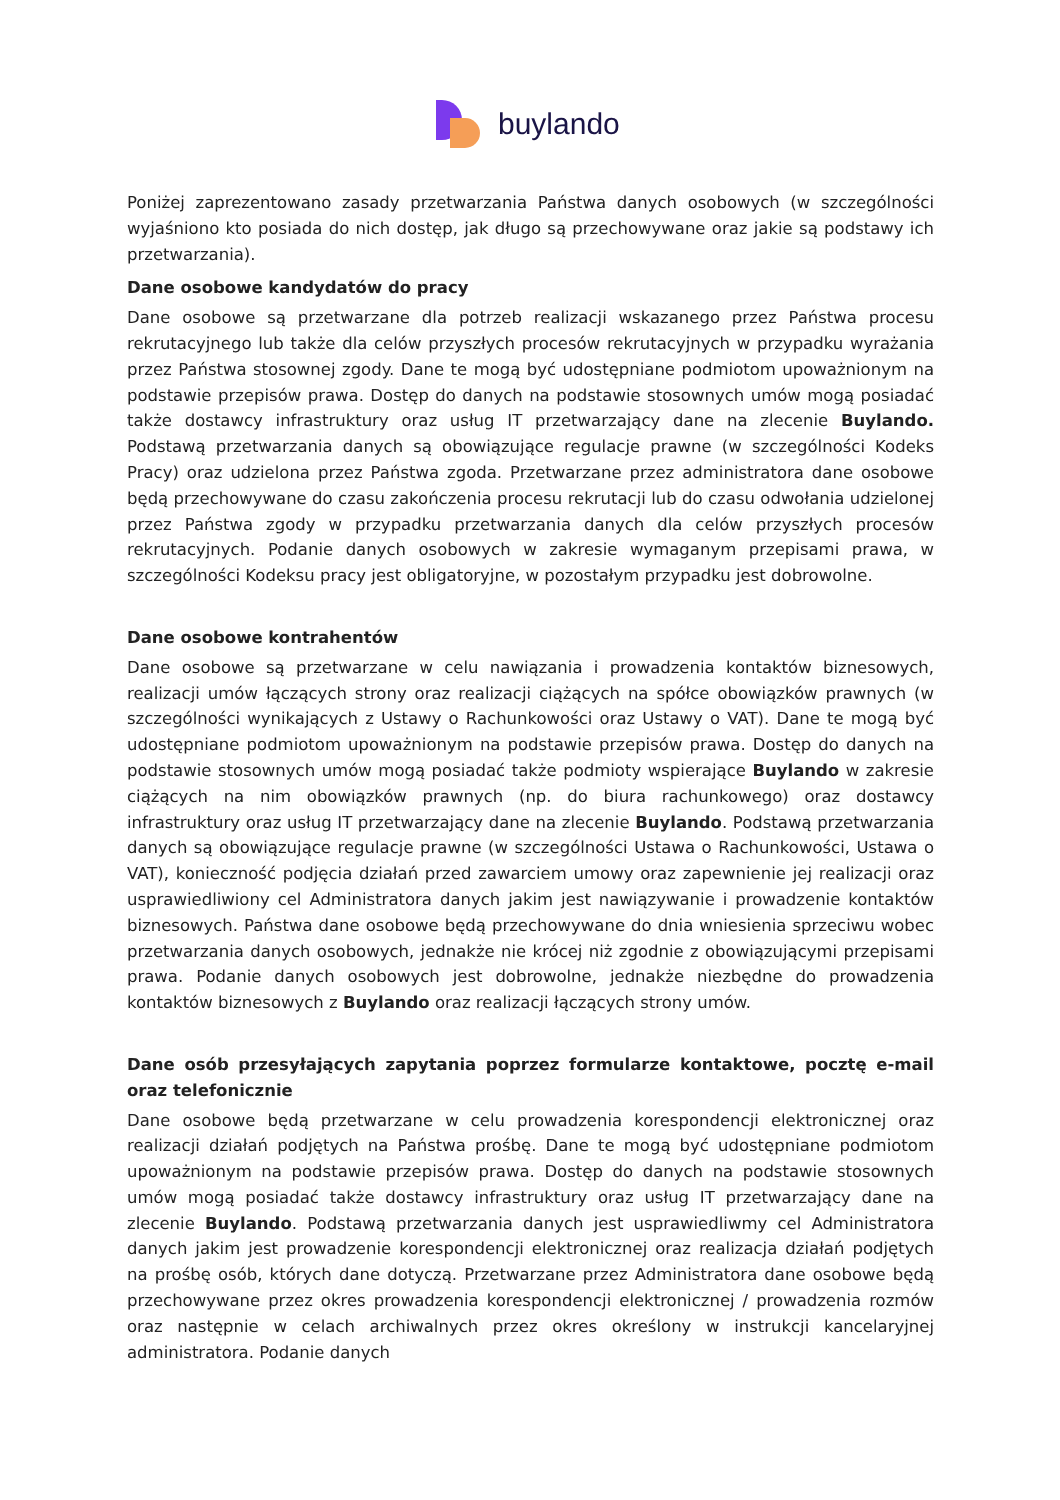buylando
Poniżej zaprezentowano zasady przetwarzania Państwa danych osobowych (w szczególności wyjaśniono kto posiada do nich dostęp, jak długo są przechowywane oraz jakie są podstawy ich przetwarzania).
Dane osobowe kandydatów do pracy
Dane osobowe są przetwarzane dla potrzeb realizacji wskazanego przez Państwa procesu rekrutacyjnego lub także dla celów przyszłych procesów rekrutacyjnych w przypadku wyrażania przez Państwa stosownej zgody. Dane te mogą być udostępniane podmiotom upoważnionym na podstawie przepisów prawa. Dostęp do danych na podstawie stosownych umów mogą posiadać także dostawcy infrastruktury oraz usług IT przetwarzający dane na zlecenie Buylando. Podstawą przetwarzania danych są obowiązujące regulacje prawne (w szczególności Kodeks Pracy) oraz udzielona przez Państwa zgoda. Przetwarzane przez administratora dane osobowe będą przechowywane do czasu zakończenia procesu rekrutacji lub do czasu odwołania udzielonej przez Państwa zgody w przypadku przetwarzania danych dla celów przyszłych procesów rekrutacyjnych. Podanie danych osobowych w zakresie wymaganym przepisami prawa, w szczególności Kodeksu pracy jest obligatoryjne, w pozostałym przypadku jest dobrowolne.
Dane osobowe kontrahentów
Dane osobowe są przetwarzane w celu nawiązania i prowadzenia kontaktów biznesowych, realizacji umów łączących strony oraz realizacji ciążących na spółce obowiązków prawnych (w szczególności wynikających z Ustawy o Rachunkowości oraz Ustawy o VAT). Dane te mogą być udostępniane podmiotom upoważnionym na podstawie przepisów prawa. Dostęp do danych na podstawie stosownych umów mogą posiadać także podmioty wspierające Buylando w zakresie ciążących na nim obowiązków prawnych (np. do biura rachunkowego) oraz dostawcy infrastruktury oraz usług IT przetwarzający dane na zlecenie Buylando. Podstawą przetwarzania danych są obowiązujące regulacje prawne (w szczególności Ustawa o Rachunkowości, Ustawa o VAT), konieczność podjęcia działań przed zawarciem umowy oraz zapewnienie jej realizacji oraz usprawiedliwiony cel Administratora danych jakim jest nawiązywanie i prowadzenie kontaktów biznesowych. Państwa dane osobowe będą przechowywane do dnia wniesienia sprzeciwu wobec przetwarzania danych osobowych, jednakże nie krócej niż zgodnie z obowiązującymi przepisami prawa. Podanie danych osobowych jest dobrowolne, jednakże niezbędne do prowadzenia kontaktów biznesowych z Buylando oraz realizacji łączących strony umów.
Dane osób przesyłających zapytania poprzez formularze kontaktowe, pocztę e-mail oraz telefonicznie
Dane osobowe będą przetwarzane w celu prowadzenia korespondencji elektronicznej oraz realizacji działań podjętych na Państwa prośbę. Dane te mogą być udostępniane podmiotom upoważnionym na podstawie przepisów prawa. Dostęp do danych na podstawie stosownych umów mogą posiadać także dostawcy infrastruktury oraz usług IT przetwarzający dane na zlecenie Buylando. Podstawą przetwarzania danych jest usprawiedliwmy cel Administratora danych jakim jest prowadzenie korespondencji elektronicznej oraz realizacja działań podjętych na prośbę osób, których dane dotyczą. Przetwarzane przez Administratora dane osobowe będą przechowywane przez okres prowadzenia korespondencji elektronicznej / prowadzenia rozmów oraz następnie w celach archiwalnych przez okres określony w instrukcji kancelaryjnej administratora. Podanie danych